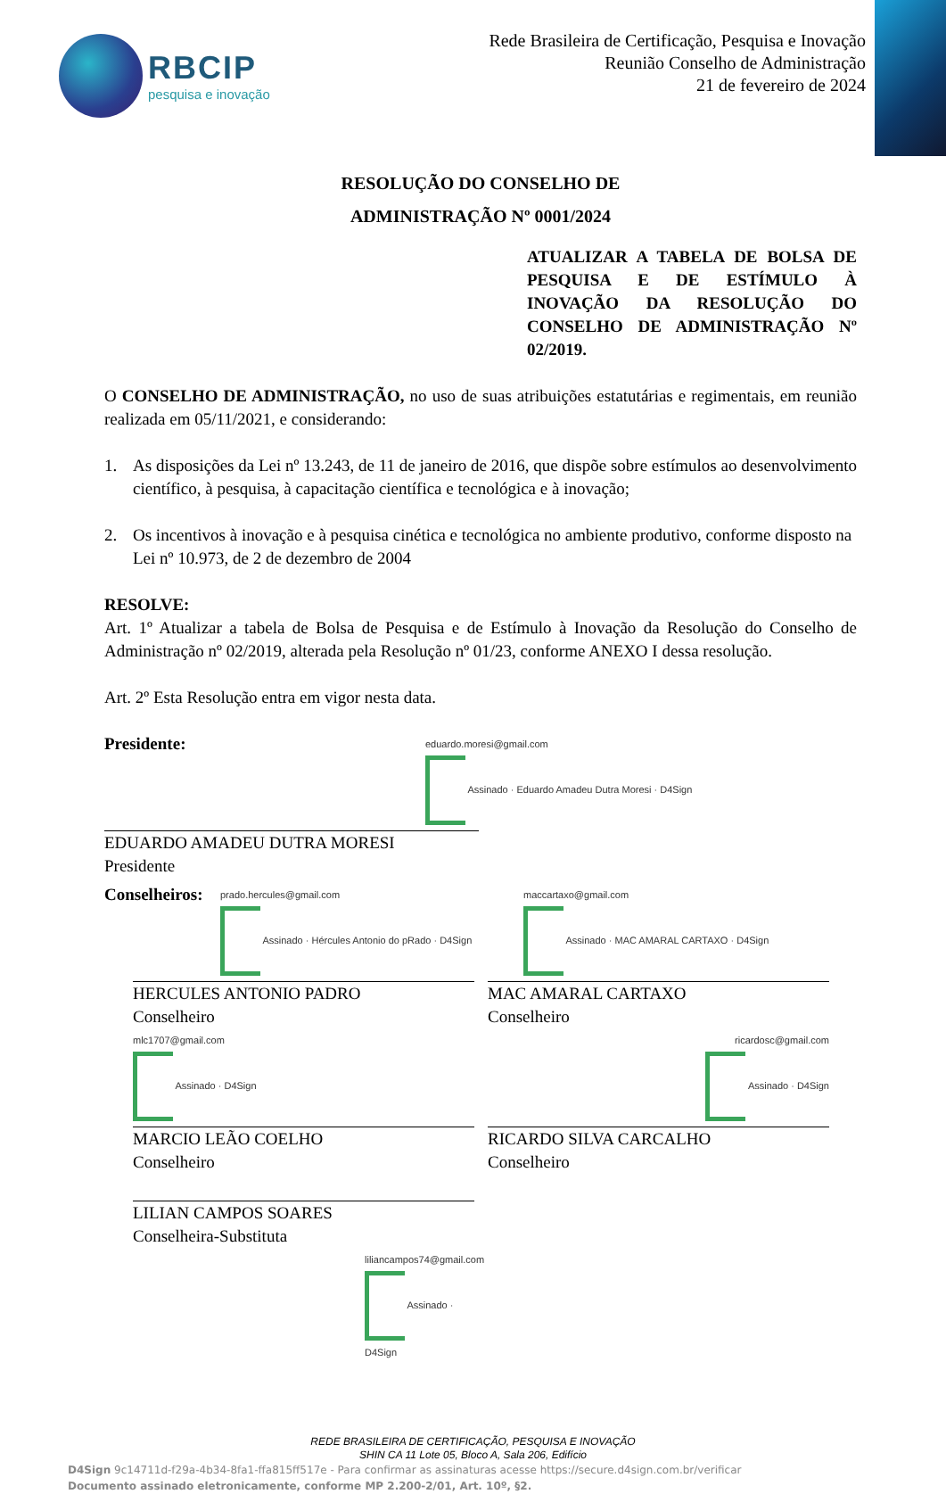RBCIP
pesquisa e inovação
Rede Brasileira de Certificação, Pesquisa e Inovação
Reunião Conselho de Administração
21 de fevereiro de 2024
RESOLUÇÃO DO CONSELHO DE
ADMINISTRAÇÃO Nº 0001/2024
ATUALIZAR A TABELA DE BOLSA DE PESQUISA E DE ESTÍMULO À INOVAÇÃO DA RESOLUÇÃO DO CONSELHO DE ADMINISTRAÇÃO Nº 02/2019.
O CONSELHO DE ADMINISTRAÇÃO, no uso de suas atribuições estatutárias e regimentais, em reunião realizada em 05/11/2021, e considerando:
1. As disposições da Lei nº 13.243, de 11 de janeiro de 2016, que dispõe sobre estímulos ao desenvolvimento científico, à pesquisa, à capacitação científica e tecnológica e à inovação;
2. Os incentivos à inovação e à pesquisa cinética e tecnológica no ambiente produtivo, conforme disposto na Lei nº 10.973, de 2 de dezembro de 2004
RESOLVE:
Art. 1º Atualizar a tabela de Bolsa de Pesquisa e de Estímulo à Inovação da Resolução do Conselho de Administração nº 02/2019, alterada pela Resolução nº 01/23, conforme ANEXO I dessa resolução.
Art. 2º Esta Resolução entra em vigor nesta data.
Presidente:
eduardo.moresi@gmail.com
Assinado · Eduardo Amadeu Dutra Moresi · D4Sign
EDUARDO AMADEU DUTRA MORESI
Presidente
Conselheiros:
prado.hercules@gmail.com
Assinado · Hércules Antonio do pRado · D4Sign
maccartaxo@gmail.com
Assinado · MAC AMARAL CARTAXO · D4Sign
HERCULES ANTONIO PADRO
Conselheiro
mlc1707@gmail.com
Assinado · D4Sign
MAC AMARAL CARTAXO
Conselheiro
ricardosc@gmail.com
Assinado · D4Sign
MARCIO LEÃO COELHO
Conselheiro
RICARDO SILVA CARCALHO
Conselheiro
LILIAN CAMPOS SOARES
Conselheira-Substituta
liliancampos74@gmail.com
Assinado · D4Sign
REDE BRASILEIRA DE CERTIFICAÇÃO, PESQUISA E INOVAÇÃO
SHIN CA 11 Lote 05, Bloco A, Sala 206, Edifício
D4Sign 9c14711d-f29a-4b34-8fa1-ffa815ff517e - Para confirmar as assinaturas acesse https://secure.d4sign.com.br/verificar
Documento assinado eletronicamente, conforme MP 2.200-2/01, Art. 10º, §2.